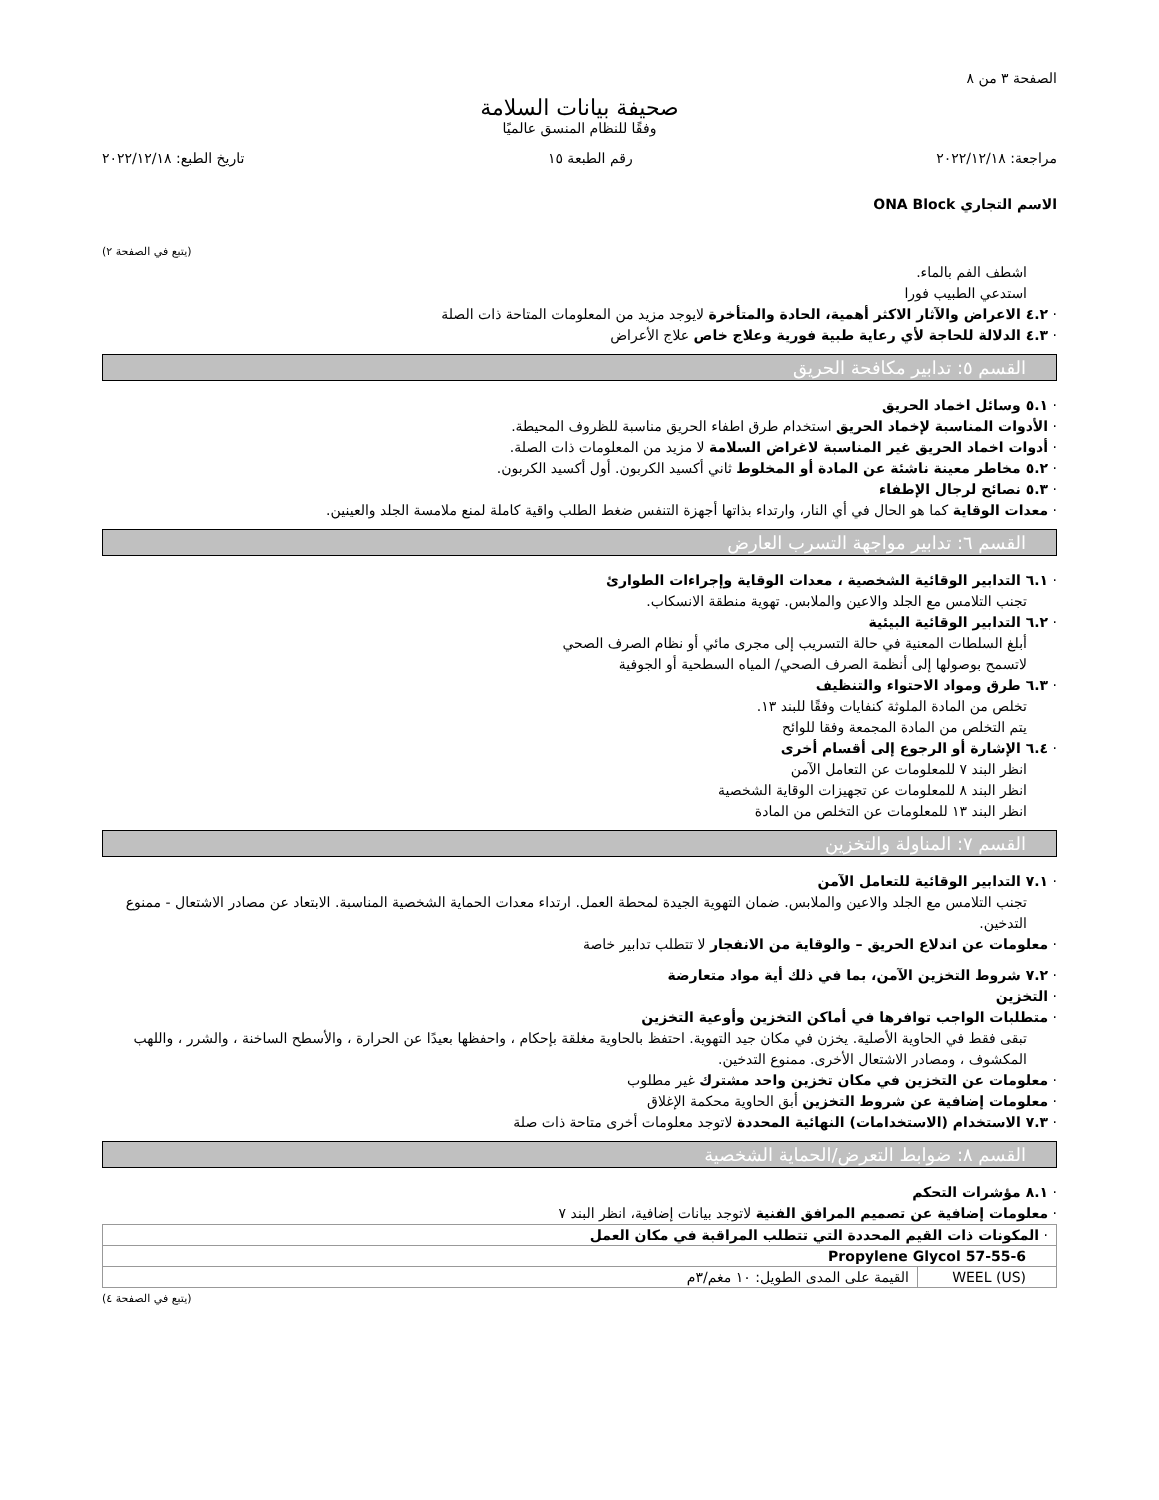الصفحة ٣ من ٨
صحيفة بيانات السلامة
وفقًا للنظام المنسق عالميًا
مراجعة: ٢٠٢٢/١٢/١٨ رقم الطبعة ١٥ تاريخ الطبع: ٢٠٢٢/١٢/١٨
الاسم التجاري ONA Block
(يتبع في الصفحة ٢)
اشطف الفم بالماء.
استدعي الطبيب فورا
· ٤.٢ الاعراض والآثار الاكثر أهمية، الحادة والمتأخرة لايوجد مزيد من المعلومات المتاحة ذات الصلة
· ٤.٣ الدلالة للحاجة لأي رعاية طبية فورية وعلاج خاص علاج الأعراض
القسم ٥: تدابير مكافحة الحريق
· ٥.١ وسائل اخماد الحريق
· الأدوات المناسبة لإخماد الحريق استخدام طرق اطفاء الحريق مناسبة للظروف المحيطة.
· أدوات اخماد الحريق غير المناسبة لاغراض السلامة لا مزيد من المعلومات ذات الصلة.
· ٥.٢ مخاطر معينة ناشئة عن المادة أو المخلوط ثاني أكسيد الكربون. أول أكسيد الكربون.
· ٥.٣ نصائح لرجال الإطفاء
· معدات الوقاية كما هو الحال في أي النار، وارتداء بذاتها أجهزة التنفس ضغط الطلب واقية كاملة لمنع ملامسة الجلد والعينين.
القسم ٦: تدابير مواجهة التسرب العارض
· ٦.١ التدابير الوقائية الشخصية ، معدات الوقاية وإجراءات الطوارئ
تجنب التلامس مع الجلد والاعين والملابس. تهوية منطقة الانسكاب.
· ٦.٢ التدابير الوقائية البيئية
أبلغ السلطات المعنية في حالة التسريب إلى مجرى مائي أو نظام الصرف الصحي
لاتسمح بوصولها إلى أنظمة الصرف الصحي/ المياه السطحية أو الجوفية
· ٦.٣ طرق ومواد الاحتواء والتنظيف
تخلص من المادة الملوثة كنفايات وفقًا للبند ١٣.
يتم التخلص من المادة المجمعة وفقا للوائح
· ٦.٤ الإشارة أو الرجوع إلى أقسام أخرى
انظر البند ٧ للمعلومات عن التعامل الآمن
انظر البند ٨ للمعلومات عن تجهيزات الوقاية الشخصية
انظر البند ١٣ للمعلومات عن التخلص من المادة
القسم ٧: المناولة والتخزين
· ٧.١ التدابير الوقائية للتعامل الآمن
تجنب التلامس مع الجلد والاعين والملابس. ضمان التهوية الجيدة لمحطة العمل. ارتداء معدات الحماية الشخصية المناسبة. الابتعاد عن مصادر الاشتعال - ممنوع التدخين.
· معلومات عن اندلاع الحريق – والوقاية من الانفجار لا تتطلب تدابير خاصة
· ٧.٢ شروط التخزين الآمن، بما في ذلك أية مواد متعارضة
· التخزين
· متطلبات الواجب توافرها في أماكن التخزين وأوعية التخزين
تبقى فقط في الحاوية الأصلية. يخزن في مكان جيد التهوية. احتفظ بالحاوية مغلقة بإحكام ، واحفظها بعيدًا عن الحرارة ، والأسطح الساخنة ، والشرر ، واللهب المكشوف ، ومصادر الاشتعال الأخرى. ممنوع التدخين.
· معلومات عن التخزين في مكان تخزين واحد مشترك غير مطلوب
· معلومات إضافية عن شروط التخزين أبق الحاوية محكمة الإغلاق
· ٧.٣ الاستخدام (الاستخدامات) النهائية المحددة لاتوجد معلومات أخرى متاحة ذات صلة
القسم ٨: ضوابط التعرض/الحماية الشخصية
· ٨.١ مؤشرات التحكم
· معلومات إضافية عن تصميم المرافق الفنية لاتوجد بيانات إضافية، انظر البند ٧
| · المكونات ذات القيم المحددة التي تتطلب المراقبة في مكان العمل | |
| Propylene Glycol 57-55-6 | |
| WEEL (US) | القيمة على المدى الطويل: ١٠ مغم/٣م |
(يتبع في الصفحة ٤)